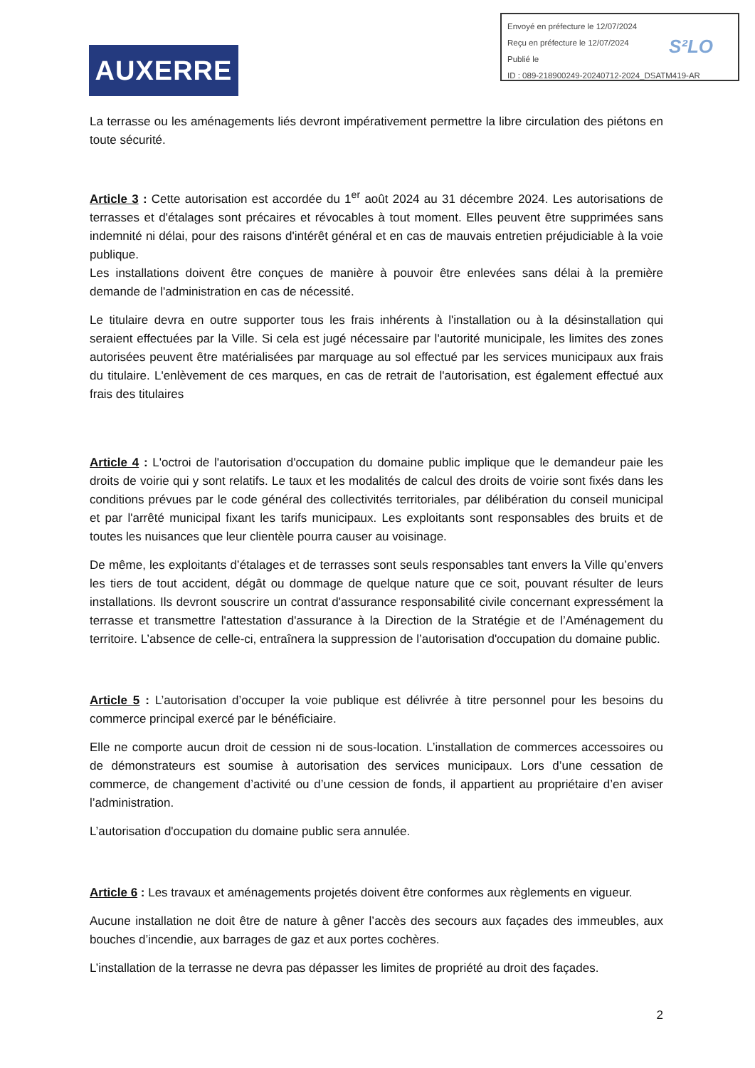Envoyé en préfecture le 12/07/2024
Reçu en préfecture le 12/07/2024
Publié le
ID : 089-218900249-20240712-2024_DSATM419-AR
S²LO
AUXERRE
La terrasse ou les aménagements liés devront impérativement permettre la libre circulation des piétons en toute sécurité.
Article 3 : Cette autorisation est accordée du 1<sup>er</sup> août 2024 au 31 décembre 2024. Les autorisations de terrasses et d'étalages sont précaires et révocables à tout moment. Elles peuvent être supprimées sans indemnité ni délai, pour des raisons d'intérêt général et en cas de mauvais entretien préjudiciable à la voie publique.
Les installations doivent être conçues de manière à pouvoir être enlevées sans délai à la première demande de l'administration en cas de nécessité.
Le titulaire devra en outre supporter tous les frais inhérents à l'installation ou à la désinstallation qui seraient effectuées par la Ville. Si cela est jugé nécessaire par l'autorité municipale, les limites des zones autorisées peuvent être matérialisées par marquage au sol effectué par les services municipaux aux frais du titulaire. L'enlèvement de ces marques, en cas de retrait de l'autorisation, est également effectué aux frais des titulaires
Article 4 : L'octroi de l'autorisation d'occupation du domaine public implique que le demandeur paie les droits de voirie qui y sont relatifs. Le taux et les modalités de calcul des droits de voirie sont fixés dans les conditions prévues par le code général des collectivités territoriales, par délibération du conseil municipal et par l'arrêté municipal fixant les tarifs municipaux. Les exploitants sont responsables des bruits et de toutes les nuisances que leur clientèle pourra causer au voisinage.
De même, les exploitants d’étalages et de terrasses sont seuls responsables tant envers la Ville qu’envers les tiers de tout accident, dégât ou dommage de quelque nature que ce soit, pouvant résulter de leurs installations. Ils devront souscrire un contrat d'assurance responsabilité civile concernant expressément la terrasse et transmettre l'attestation d'assurance à la Direction de la Stratégie et de l’Aménagement du territoire. L’absence de celle-ci, entraînera la suppression de l’autorisation d'occupation du domaine public.
Article 5 : L’autorisation d’occuper la voie publique est délivrée à titre personnel pour les besoins du commerce principal exercé par le bénéficiaire.
Elle ne comporte aucun droit de cession ni de sous-location. L’installation de commerces accessoires ou de démonstrateurs est soumise à autorisation des services municipaux. Lors d’une cessation de commerce, de changement d’activité ou d’une cession de fonds, il appartient au propriétaire d’en aviser l’administration.
L’autorisation d'occupation du domaine public sera annulée.
Article 6 : Les travaux et aménagements projetés doivent être conformes aux règlements en vigueur.
Aucune installation ne doit être de nature à gêner l’accès des secours aux façades des immeubles, aux bouches d’incendie, aux barrages de gaz et aux portes cochères.
L’installation de la terrasse ne devra pas dépasser les limites de propriété au droit des façades.
2